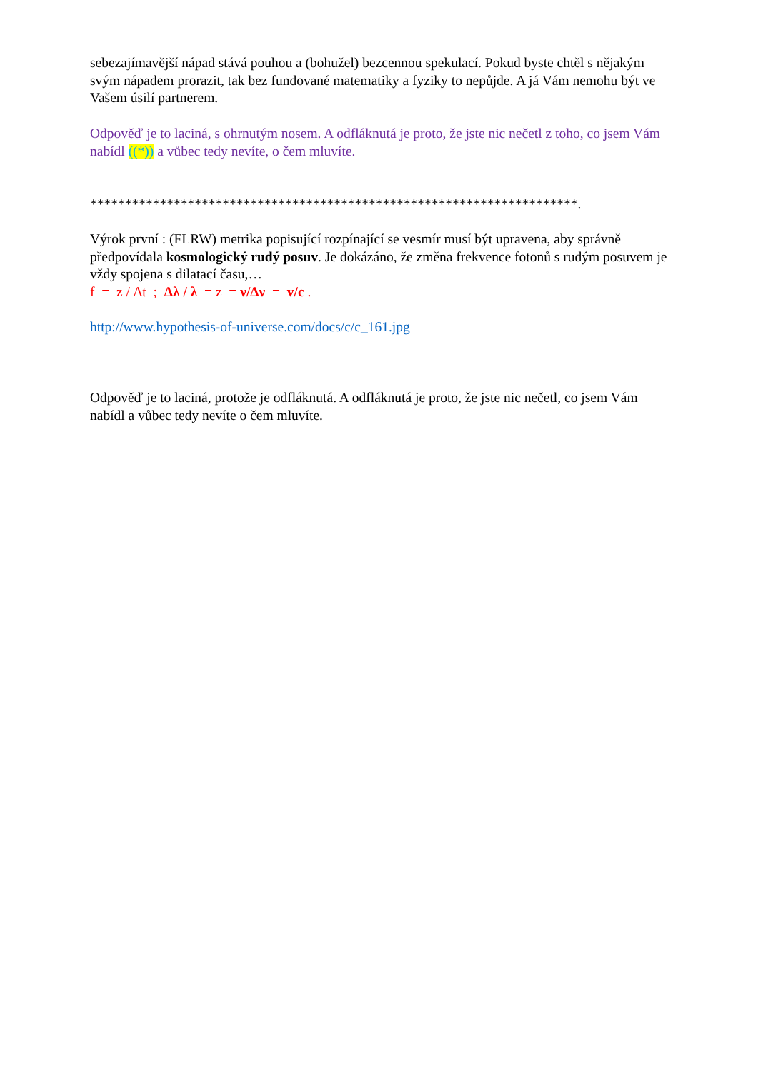sebezajímavější nápad stává pouhou a (bohužel) bezcennou spekulací. Pokud byste chtěl s nějakým svým nápadem prorazit, tak bez fundované matematiky a fyziky to nepůjde. A já Vám nemohu být ve Vašem úsilí partnerem.
Odpověď je to laciná, s ohrnutým nosem. A odfláknutá je proto, že jste nic nečetl z toho, co jsem Vám nabídl ((*)) a vůbec tedy nevíte, o čem mluvíte.
**********************************************************************.
Výrok první : (FLRW) metrika popisující rozpínající se vesmír musí být upravena, aby správně předpovídala kosmologický rudý posuv. Je dokázáno, že změna frekvence fotonů s rudým posuvem je vždy spojena s dilatací času,…
f = z / Δt ; Δλ / λ = z = ν/Δν = v/c .
http://www.hypothesis-of-universe.com/docs/c/c_161.jpg
Odpověď je to laciná, protože je odfláknutá. A odfláknutá je proto, že jste nic nečetl, co jsem Vám nabídl a vůbec tedy nevíte o čem mluvíte.